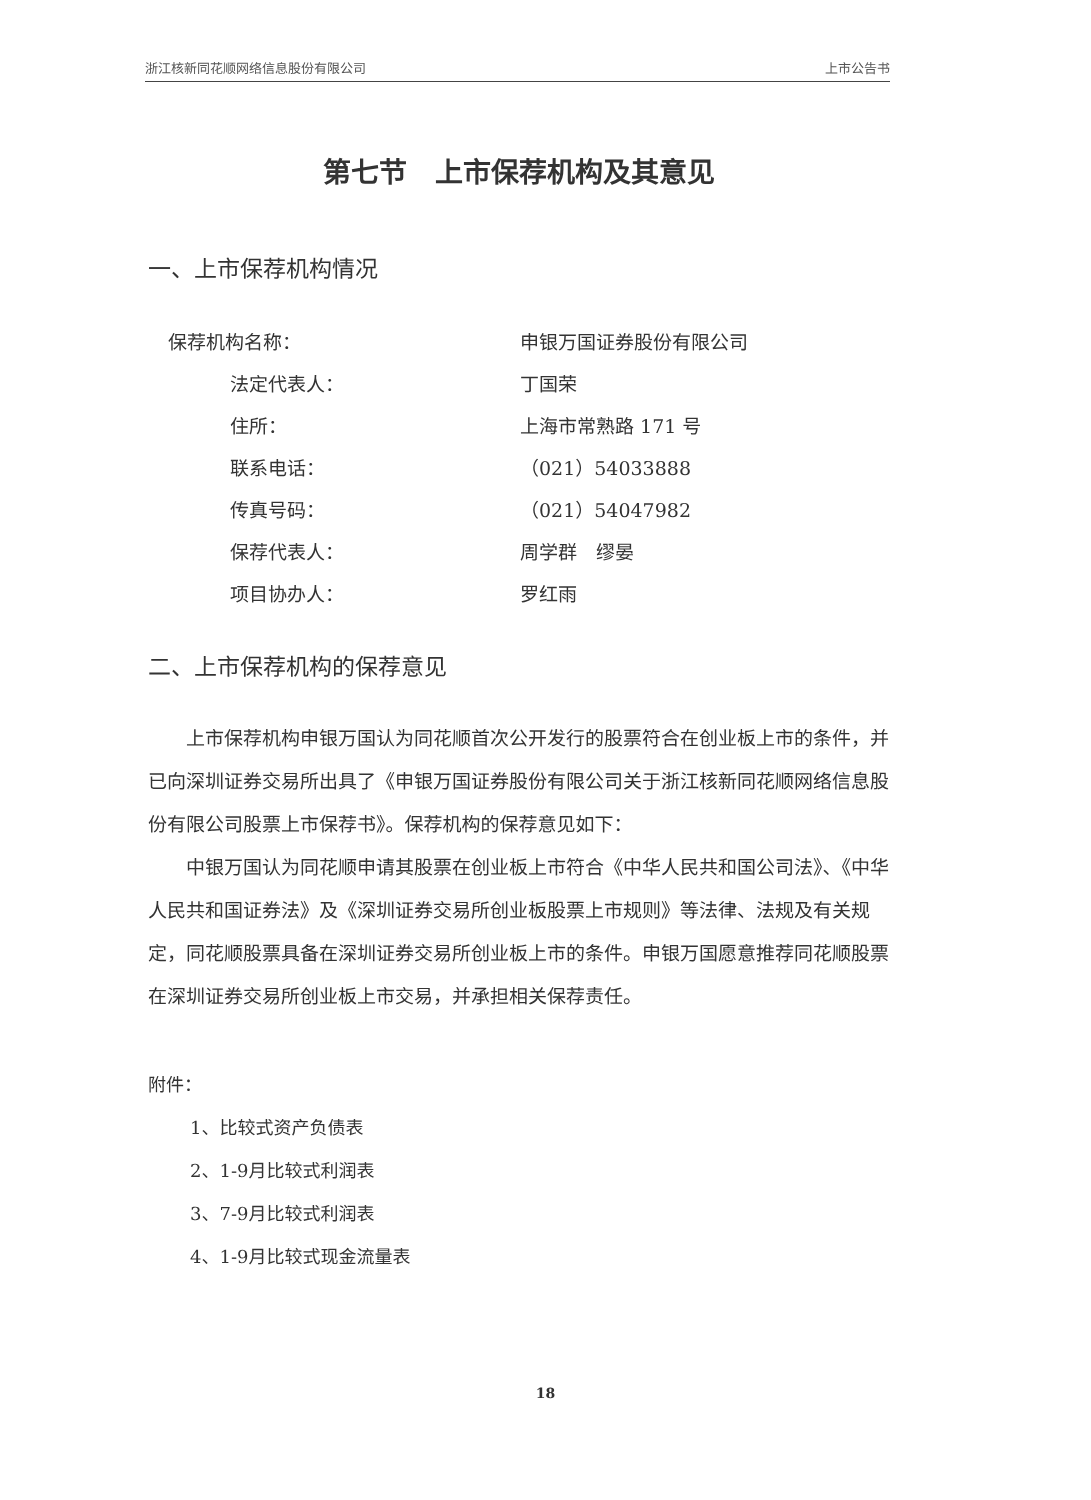浙江核新同花顺网络信息股份有限公司 上市公告书
第七节　上市保荐机构及其意见
一、上市保荐机构情况
| 保荐机构名称： | 申银万国证券股份有限公司 |
| 法定代表人： | 丁国荣 |
| 住所： | 上海市常熟路 171 号 |
| 联系电话： | （021）54033888 |
| 传真号码： | （021）54047982 |
| 保荐代表人： | 周学群 缪晏 |
| 项目协办人： | 罗红雨 |
二、上市保荐机构的保荐意见
上市保荐机构申银万国认为同花顺首次公开发行的股票符合在创业板上市的条件，并已向深圳证券交易所出具了《申银万国证券股份有限公司关于浙江核新同花顺网络信息股份有限公司股票上市保荐书》。保荐机构的保荐意见如下：
中银万国认为同花顺申请其股票在创业板上市符合《中华人民共和国公司法》、《中华人民共和国证券法》及《深圳证券交易所创业板股票上市规则》等法律、法规及有关规定，同花顺股票具备在深圳证券交易所创业板上市的条件。申银万国愿意推荐同花顺股票在深圳证券交易所创业板上市交易，并承担相关保荐责任。
附件：
1、比较式资产负债表
2、1-9月比较式利润表
3、7-9月比较式利润表
4、1-9月比较式现金流量表
18